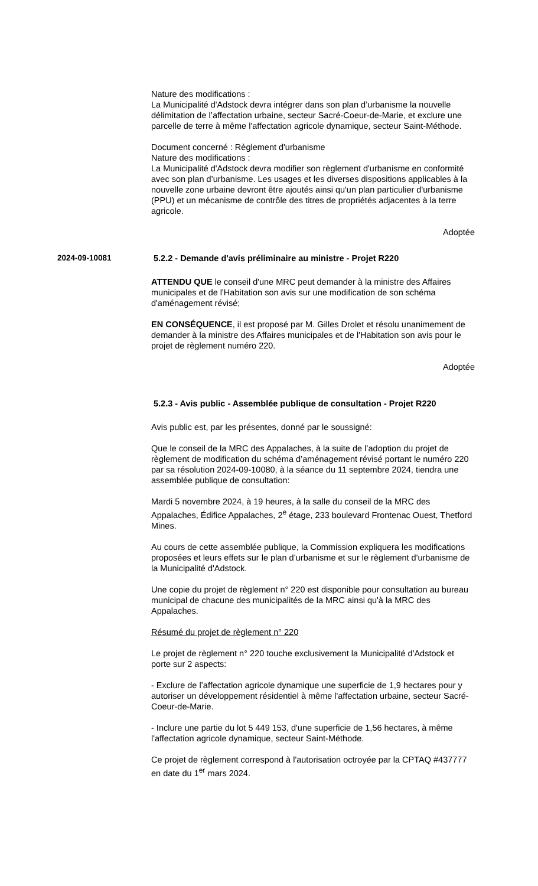Nature des modifications :
La Municipalité d'Adstock devra intégrer dans son plan d’urbanisme la nouvelle délimitation de l’affectation urbaine, secteur Sacré-Coeur-de-Marie, et exclure une parcelle de terre à même l'affectation agricole dynamique, secteur Saint-Méthode.
Document concerné : Règlement d'urbanisme
Nature des modifications :
La Municipalité d'Adstock devra modifier son règlement d'urbanisme en conformité avec son plan d’urbanisme. Les usages et les diverses dispositions applicables à la nouvelle zone urbaine devront être ajoutés ainsi qu'un plan particulier d'urbanisme (PPU) et un mécanisme de contrôle des titres de propriétés adjacentes à la terre agricole.
Adoptée
2024-09-10081 5.2.2 - Demande d'avis préliminaire au ministre - Projet R220
ATTENDU QUE le conseil d'une MRC peut demander à la ministre des Affaires municipales et de l'Habitation son avis sur une modification de son schéma d'aménagement révisé;
EN CONSÉQUENCE, il est proposé par M. Gilles Drolet et résolu unanimement de demander à la ministre des Affaires municipales et de l'Habitation son avis pour le projet de règlement numéro 220.
Adoptée
5.2.3 - Avis public - Assemblée publique de consultation - Projet R220
Avis public est, par les présentes, donné par le soussigné:
Que le conseil de la MRC des Appalaches, à la suite de l’adoption du projet de règlement de modification du schéma d’aménagement révisé portant le numéro 220 par sa résolution 2024-09-10080, à la séance du 11 septembre 2024, tiendra une assemblée publique de consultation:
Mardi 5 novembre 2024, à 19 heures, à la salle du conseil de la MRC des Appalaches, Édifice Appalaches, 2<sup>e</sup> étage, 233 boulevard Frontenac Ouest, Thetford Mines.
Au cours de cette assemblée publique, la Commission expliquera les modifications proposées et leurs effets sur le plan d’urbanisme et sur le règlement d'urbanisme de la Municipalité d'Adstock.
Une copie du projet de règlement n° 220 est disponible pour consultation au bureau municipal de chacune des municipalités de la MRC ainsi qu'à la MRC des Appalaches.
Résumé du projet de règlement n° 220
Le projet de règlement n° 220 touche exclusivement la Municipalité d'Adstock et porte sur 2 aspects:
- Exclure de l’affectation agricole dynamique une superficie de 1,9 hectares pour y autoriser un développement résidentiel à même l'affectation urbaine, secteur Sacré-Coeur-de-Marie.
- Inclure une partie du lot 5 449 153, d'une superficie de 1,56 hectares, à même l'affectation agricole dynamique, secteur Saint-Méthode.
Ce projet de règlement correspond à l'autorisation octroyée par la CPTAQ #437777 en date du 1<sup>er</sup> mars 2024.